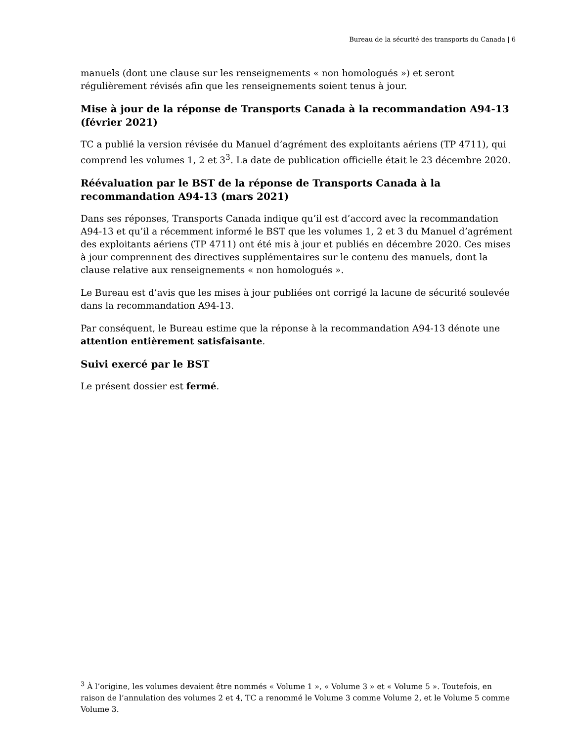Bureau de la sécurité des transports du Canada | 6
manuels (dont une clause sur les renseignements « non homologués ») et seront régulièrement révisés afin que les renseignements soient tenus à jour.
Mise à jour de la réponse de Transports Canada à la recommandation A94-13 (février 2021)
TC a publié la version révisée du Manuel d’agrément des exploitants aériens (TP 4711), qui comprend les volumes 1, 2 et 3<sup>3</sup>. La date de publication officielle était le 23 décembre 2020.
Réévaluation par le BST de la réponse de Transports Canada à la recommandation A94-13 (mars 2021)
Dans ses réponses, Transports Canada indique qu’il est d’accord avec la recommandation A94-13 et qu’il a récemment informé le BST que les volumes 1, 2 et 3 du Manuel d’agrément des exploitants aériens (TP 4711) ont été mis à jour et publiés en décembre 2020. Ces mises à jour comprennent des directives supplémentaires sur le contenu des manuels, dont la clause relative aux renseignements « non homologués ».
Le Bureau est d’avis que les mises à jour publiées ont corrigé la lacune de sécurité soulevée dans la recommandation A94-13.
Par conséquent, le Bureau estime que la réponse à la recommandation A94-13 dénote une attention entièrement satisfaisante.
Suivi exercé par le BST
Le présent dossier est fermé.
<sup>3</sup> À l’origine, les volumes devaient être nommés « Volume 1 », « Volume 3 » et « Volume 5 ». Toutefois, en raison de l’annulation des volumes 2 et 4, TC a renommé le Volume 3 comme Volume 2, et le Volume 5 comme Volume 3.